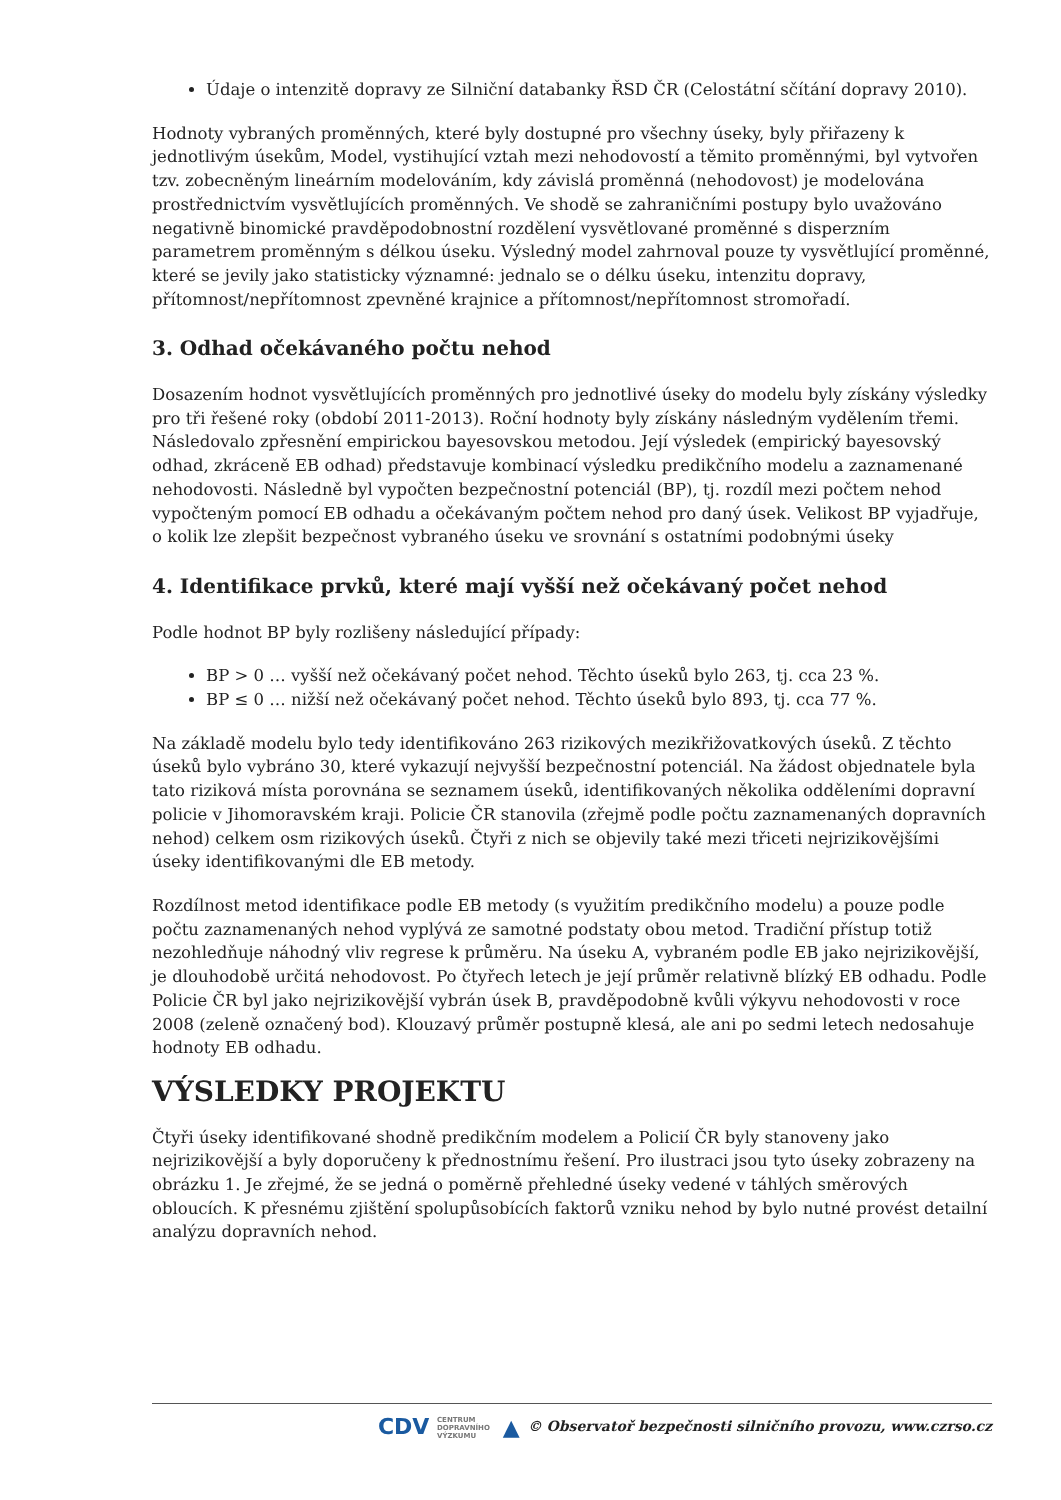Údaje o intenzitě dopravy ze Silniční databanky ŘSD ČR (Celostátní sčítání dopravy 2010).
Hodnoty vybraných proměnných, které byly dostupné pro všechny úseky, byly přiřazeny k jednotlivým úsekům, Model, vystihující vztah mezi nehodovostí a těmito proměnnými, byl vytvořen tzv. zobecněným lineárním modelováním, kdy závislá proměnná (nehodovost) je modelována prostřednictvím vysvětlujících proměnných. Ve shodě se zahraničními postupy bylo uvažováno negativně binomické pravděpodobnostní rozdělení vysvětlované proměnné s disperzním parametrem proměnným s délkou úseku. Výsledný model zahrnoval pouze ty vysvětlující proměnné, které se jevily jako statisticky významné: jednalo se o délku úseku, intenzitu dopravy, přítomnost/nepřítomnost zpevněné krajnice a přítomnost/nepřítomnost stromořadí.
3. Odhad očekávaného počtu nehod
Dosazením hodnot vysvětlujících proměnných pro jednotlivé úseky do modelu byly získány výsledky pro tři řešené roky (období 2011-2013). Roční hodnoty byly získány následným vydělením třemi. Následovalo zpřesnění empirickou bayesovskou metodou. Její výsledek (empirický bayesovský odhad, zkráceně EB odhad) představuje kombinací výsledku predikčního modelu a zaznamenané nehodovosti. Následně byl vypočten bezpečnostní potenciál (BP), tj. rozdíl mezi počtem nehod vypočteným pomocí EB odhadu a očekávaným počtem nehod pro daný úsek. Velikost BP vyjadřuje, o kolik lze zlepšit bezpečnost vybraného úseku ve srovnání s ostatními podobnými úseky
4. Identifikace prvků, které mají vyšší než očekávaný počet nehod
Podle hodnot BP byly rozlišeny následující případy:
BP > 0 … vyšší než očekávaný počet nehod. Těchto úseků bylo 263, tj. cca 23 %.
BP ≤ 0 … nižší než očekávaný počet nehod. Těchto úseků bylo 893, tj. cca 77 %.
Na základě modelu bylo tedy identifikováno 263 rizikových mezikřižovatkových úseků. Z těchto úseků bylo vybráno 30, které vykazují nejvyšší bezpečnostní potenciál. Na žádost objednatele byla tato riziková místa porovnána se seznamem úseků, identifikovaných několika odděleními dopravní policie v Jihomoravském kraji. Policie ČR stanovila (zřejmě podle počtu zaznamenaných dopravních nehod) celkem osm rizikových úseků. Čtyři z nich se objevily také mezi třiceti nejrizikovějšími úseky identifikovanými dle EB metody.
Rozdílnost metod identifikace podle EB metody (s využitím predikčního modelu) a pouze podle počtu zaznamenaných nehod vyplývá ze samotné podstaty obou metod. Tradiční přístup totiž nezohledňuje náhodný vliv regrese k průměru. Na úseku A, vybraném podle EB jako nejrizikovější, je dlouhodobě určitá nehodovost. Po čtyřech letech je její průměr relativně blízký EB odhadu. Podle Policie ČR byl jako nejrizikovější vybrán úsek B, pravděpodobně kvůli výkyvu nehodovosti v roce 2008 (zeleně označený bod). Klouzavý průměr postupně klesá, ale ani po sedmi letech nedosahuje hodnoty EB odhadu.
VÝSLEDKY PROJEKTU
Čtyři úseky identifikované shodně predikčním modelem a Policií ČR byly stanoveny jako nejrizikovější a byly doporučeny k přednostnímu řešení. Pro ilustraci jsou tyto úseky zobrazeny na obrázku 1. Je zřejmé, že se jedná o poměrně přehledné úseky vedené v táhlých směrových obloucích. K přesnému zjištění spolupůsobících faktorů vzniku nehod by bylo nutné provést detailní analýzu dopravních nehod.
CDV CENTRUM
DOPRAVNÍHO
VÝZKUMU ▲ © Observatoř bezpečnosti silničního provozu, www.czrso.cz